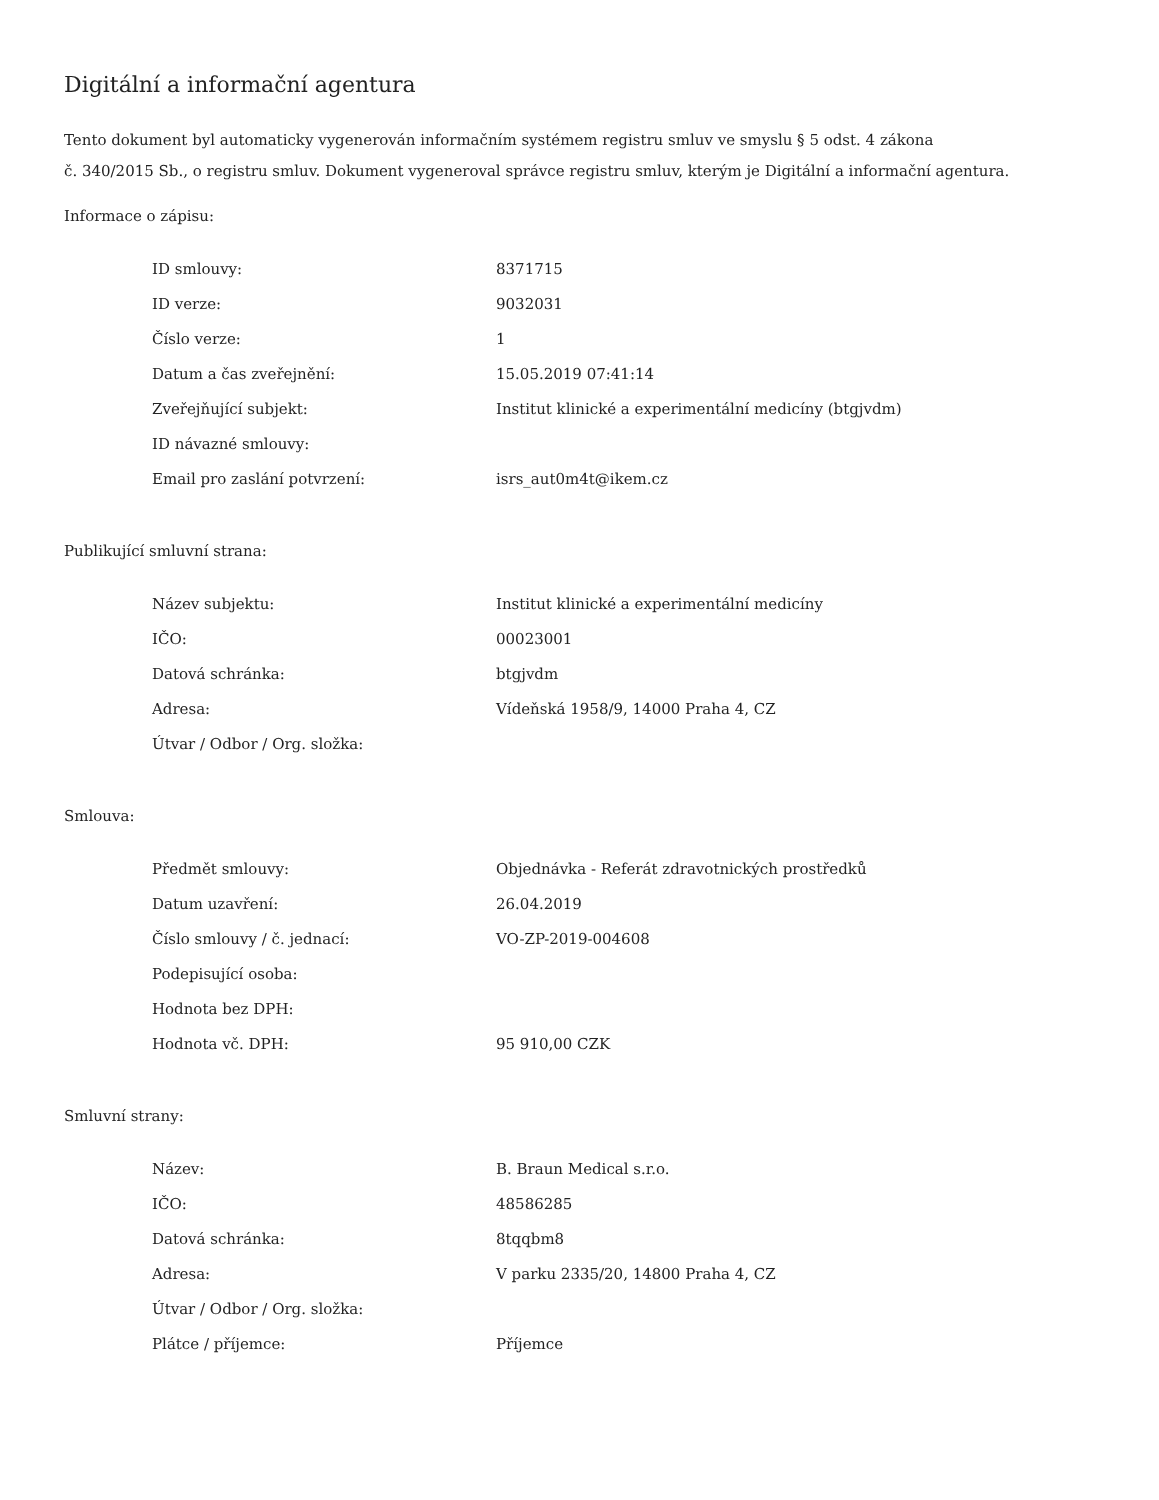Digitální a informační agentura
Tento dokument byl automaticky vygenerován informačním systémem registru smluv ve smyslu § 5 odst. 4 zákona
č. 340/2015 Sb., o registru smluv. Dokument vygeneroval správce registru smluv, kterým je Digitální a informační agentura.
Informace o zápisu:
| ID smlouvy: | 8371715 |
| ID verze: | 9032031 |
| Číslo verze: | 1 |
| Datum a čas zveřejnění: | 15.05.2019 07:41:14 |
| Zveřejňující subjekt: | Institut klinické a experimentální medicíny (btgjvdm) |
| ID návazné smlouvy: | |
| Email pro zaslání potvrzení: | isrs_aut0m4t@ikem.cz |
Publikující smluvní strana:
| Název subjektu: | Institut klinické a experimentální medicíny |
| IČO: | 00023001 |
| Datová schránka: | btgjvdm |
| Adresa: | Vídeňská 1958/9, 14000 Praha 4, CZ |
| Útvar / Odbor / Org. složka: | |
Smlouva:
| Předmět smlouvy: | Objednávka - Referát zdravotnických prostředků |
| Datum uzavření: | 26.04.2019 |
| Číslo smlouvy / č. jednací: | VO-ZP-2019-004608 |
| Podepisující osoba: | |
| Hodnota bez DPH: | |
| Hodnota vč. DPH: | 95 910,00 CZK |
Smluvní strany:
| Název: | B. Braun Medical s.r.o. |
| IČO: | 48586285 |
| Datová schránka: | 8tqqbm8 |
| Adresa: | V parku 2335/20, 14800 Praha 4, CZ |
| Útvar / Odbor / Org. složka: | |
| Plátce / příjemce: | Příjemce |